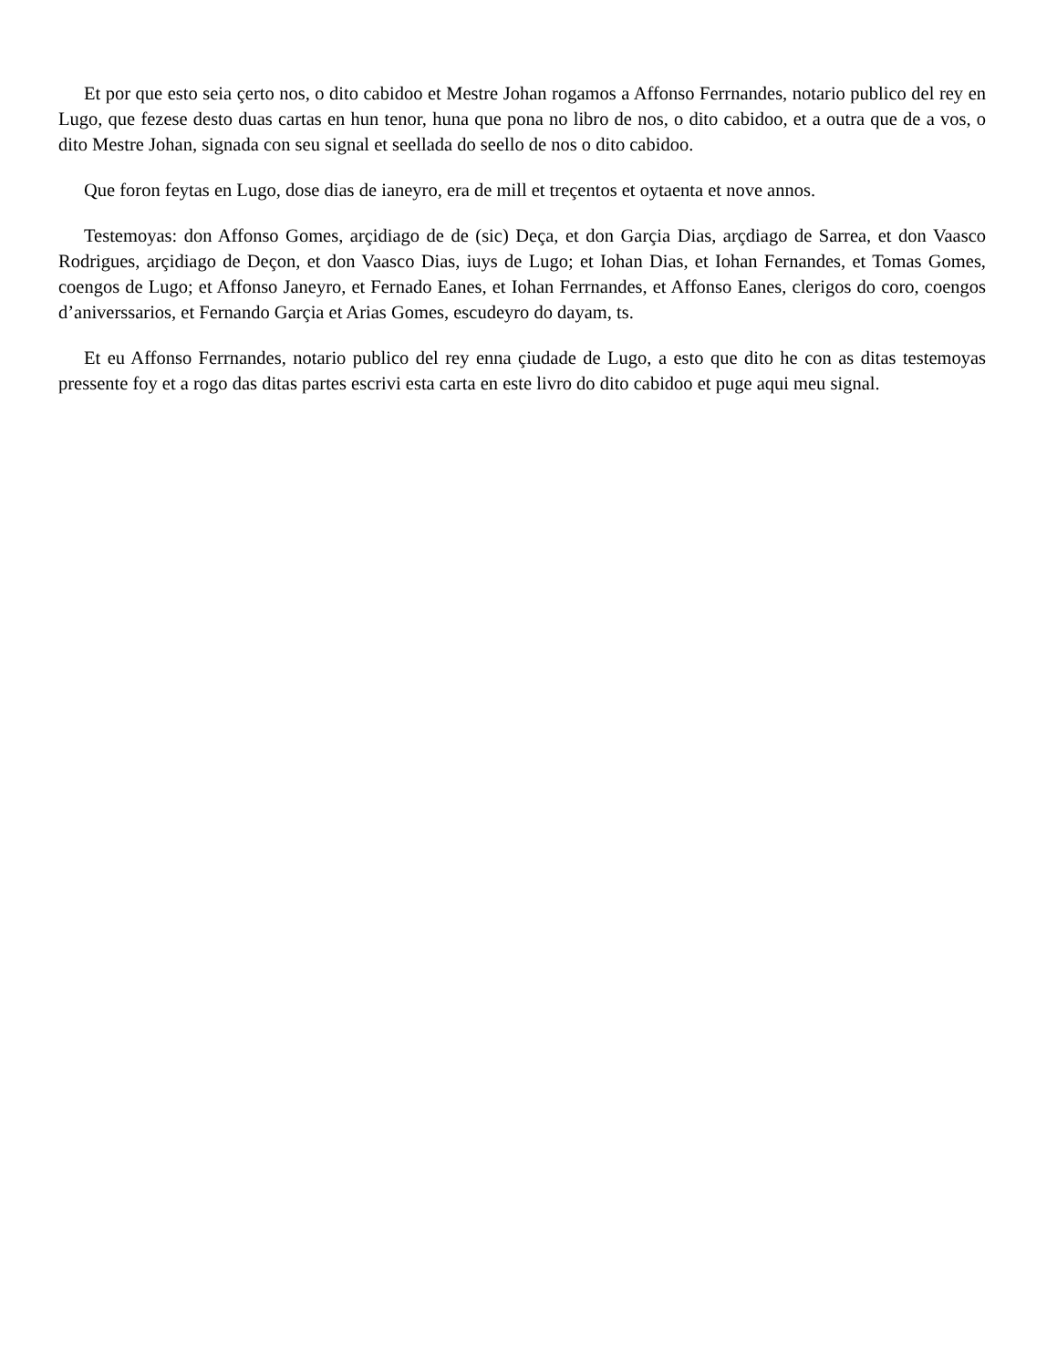Et por que esto seia çerto nos, o dito cabidoo et Mestre Johan rogamos a Affonso Ferrnandes, notario publico del rey en Lugo, que fezese desto duas cartas en hun tenor, huna que pona no libro de nos, o dito cabidoo, et a outra que de a vos, o dito Mestre Johan, signada con seu signal et seellada do seello de nos o dito cabidoo.
Que foron feytas en Lugo, dose dias de ianeyro, era de mill et treçentos et oytaenta et nove annos.
Testemoyas: don Affonso Gomes, arçidiago de de (sic) Deça, et don Garçia Dias, arçdiago de Sarrea, et don Vaasco Rodrigues, arçidiago de Deçon, et don Vaasco Dias, iuys de Lugo; et Iohan Dias, et Iohan Fernandes, et Tomas Gomes, coengos de Lugo; et Affonso Janeyro, et Fernado Eanes, et Iohan Ferrnandes, et Affonso Eanes, clerigos do coro, coengos d’aniverssarios, et Fernando Garçia et Arias Gomes, escudeyro do dayam, ts.
Et eu Affonso Ferrnandes, notario publico del rey enna çiudade de Lugo, a esto que dito he con as ditas testemoyas pressente foy et a rogo das ditas partes escrivi esta carta en este livro do dito cabidoo et puge aqui meu signal.